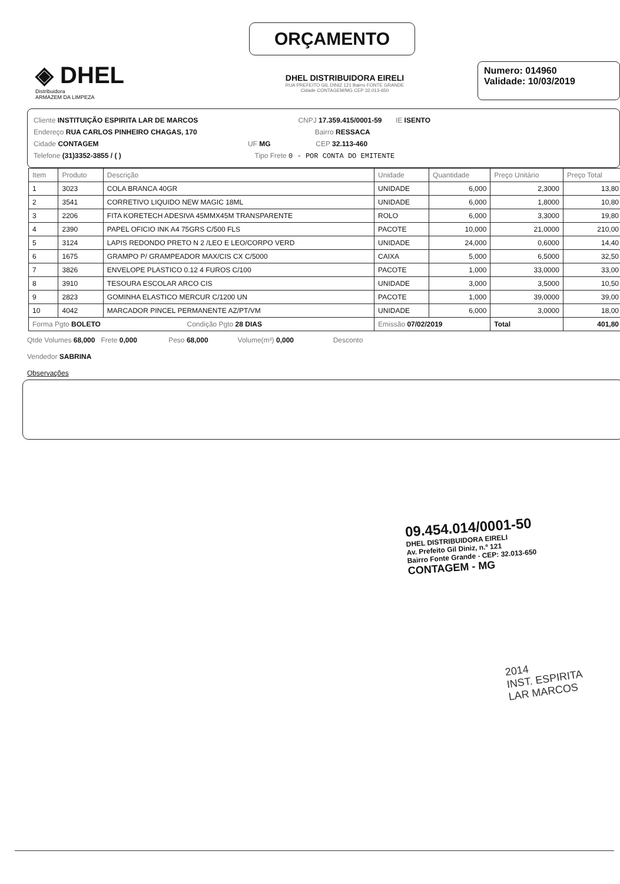ORÇAMENTO
◈ DHEL
Distribuidora
ARMAZEM DA LIMPEZA
DHEL DISTRIBUIDORA EIRELI
RUA PREFEITO GIL DINIZ 121 Bairro FONTE GRANDE
Cidade CONTAGEM/MG CEP 32.013-650
Numero: 014960
Validade: 10/03/2019
Cliente INSTITUIÇÃO ESPIRITA LAR DE MARCOS CNPJ 17.359.415/0001-59 IE ISENTO
Endereço RUA CARLOS PINHEIRO CHAGAS, 170 Bairro RESSACA
Cidade CONTAGEM UF MG CEP 32.113-460
Telefone (31)3352-3855 / ( ) Tipo Frete 0 - POR CONTA DO EMITENTE
| Item | Produto | Descrição | Unidade | Quantidade | Preço Unitário | Preço Total |
| --- | --- | --- | --- | --- | --- | --- |
| 1 | 3023 | COLA BRANCA 40GR | UNIDADE | 6,000 | 2,3000 | 13,80 |
| 2 | 3541 | CORRETIVO LIQUIDO NEW MAGIC 18ML | UNIDADE | 6,000 | 1,8000 | 10,80 |
| 3 | 2206 | FITA KORETECH ADESIVA 45MMX45M TRANSPARENTE | ROLO | 6,000 | 3,3000 | 19,80 |
| 4 | 2390 | PAPEL OFICIO INK A4 75GRS C/500 FLS | PACOTE | 10,000 | 21,0000 | 210,00 |
| 5 | 3124 | LAPIS REDONDO PRETO N 2 /LEO E LEO/CORPO VERD | UNIDADE | 24,000 | 0,6000 | 14,40 |
| 6 | 1675 | GRAMPO P/ GRAMPEADOR MAX/CIS CX C/5000 | CAIXA | 5,000 | 6,5000 | 32,50 |
| 7 | 3826 | ENVELOPE PLASTICO 0.12 4 FUROS C/100 | PACOTE | 1,000 | 33,0000 | 33,00 |
| 8 | 3910 | TESOURA ESCOLAR ARCO CIS | UNIDADE | 3,000 | 3,5000 | 10,50 |
| 9 | 2823 | GOMINHA ELASTICO MERCUR C/1200 UN | PACOTE | 1,000 | 39,0000 | 39,00 |
| 10 | 4042 | MARCADOR PINCEL PERMANENTE AZ/PT/VM | UNIDADE | 6,000 | 3,0000 | 18,00 |
| Forma Pgto BOLETO Condição Pgto 28 DIAS | | | Emissão 07/02/2019 | | Total | 401,80 |
Qtde Volumes 68,000 Frete 0,000 Peso 68,000 Volume(m³) 0,000 Desconto
Vendedor SABRINA
Observações
09.454.014/0001-50
DHEL DISTRIBUIDORA EIRELI
Av. Prefeito Gil Diniz, n.º 121
Bairro Fonte Grande - CEP: 32.013-650
CONTAGEM - MG
2014
INST. ESPIRITA
LAR MARCOS